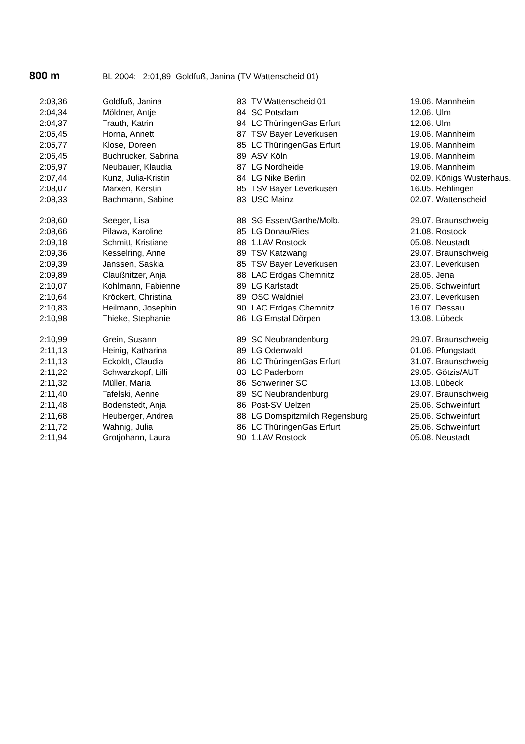800 m BL 2004: 2:01,89 Goldfuß, Janina (TV Wattenscheid 01)
| 2:03,36 | Goldfuß, Janina | 83 | TV Wattenscheid 01 | 19.06. Mannheim |
| 2:04,34 | Möldner, Antje | 84 | SC Potsdam | 12.06. Ulm |
| 2:04,37 | Trauth, Katrin | 84 | LC ThüringenGas Erfurt | 12.06. Ulm |
| 2:05,45 | Horna, Annett | 87 | TSV Bayer Leverkusen | 19.06. Mannheim |
| 2:05,77 | Klose, Doreen | 85 | LC ThüringenGas Erfurt | 19.06. Mannheim |
| 2:06,45 | Buchrucker, Sabrina | 89 | ASV Köln | 19.06. Mannheim |
| 2:06,97 | Neubauer, Klaudia | 87 | LG Nordheide | 19.06. Mannheim |
| 2:07,44 | Kunz, Julia-Kristin | 84 | LG Nike Berlin | 02.09. Königs Wusterhaus. |
| 2:08,07 | Marxen, Kerstin | 85 | TSV Bayer Leverkusen | 16.05. Rehlingen |
| 2:08,33 | Bachmann, Sabine | 83 | USC Mainz | 02.07. Wattenscheid |
| 2:08,60 | Seeger, Lisa | 88 | SG Essen/Garthe/Molb. | 29.07. Braunschweig |
| 2:08,66 | Pilawa, Karoline | 85 | LG Donau/Ries | 21.08. Rostock |
| 2:09,18 | Schmitt, Kristiane | 88 | 1.LAV Rostock | 05.08. Neustadt |
| 2:09,36 | Kesselring, Anne | 89 | TSV Katzwang | 29.07. Braunschweig |
| 2:09,39 | Janssen, Saskia | 85 | TSV Bayer Leverkusen | 23.07. Leverkusen |
| 2:09,89 | Claußnitzer, Anja | 88 | LAC Erdgas Chemnitz | 28.05. Jena |
| 2:10,07 | Kohlmann, Fabienne | 89 | LG Karlstadt | 25.06. Schweinfurt |
| 2:10,64 | Kröckert, Christina | 89 | OSC Waldniel | 23.07. Leverkusen |
| 2:10,83 | Heilmann, Josephin | 90 | LAC Erdgas Chemnitz | 16.07. Dessau |
| 2:10,98 | Thieke, Stephanie | 86 | LG Emstal Dörpen | 13.08. Lübeck |
| 2:10,99 | Grein, Susann | 89 | SC Neubrandenburg | 29.07. Braunschweig |
| 2:11,13 | Heinig, Katharina | 89 | LG Odenwald | 01.06. Pfungstadt |
| 2:11,13 | Eckoldt, Claudia | 86 | LC ThüringenGas Erfurt | 31.07. Braunschweig |
| 2:11,22 | Schwarzkopf, Lilli | 83 | LC Paderborn | 29.05. Götzis/AUT |
| 2:11,32 | Müller, Maria | 86 | Schweriner SC | 13.08. Lübeck |
| 2:11,40 | Tafelski, Aenne | 89 | SC Neubrandenburg | 29.07. Braunschweig |
| 2:11,48 | Bodenstedt, Anja | 86 | Post-SV Uelzen | 25.06. Schweinfurt |
| 2:11,68 | Heuberger, Andrea | 88 | LG Domspitzmilch Regensburg | 25.06. Schweinfurt |
| 2:11,72 | Wahnig, Julia | 86 | LC ThüringenGas Erfurt | 25.06. Schweinfurt |
| 2:11,94 | Grotjohann, Laura | 90 | 1.LAV Rostock | 05.08. Neustadt |